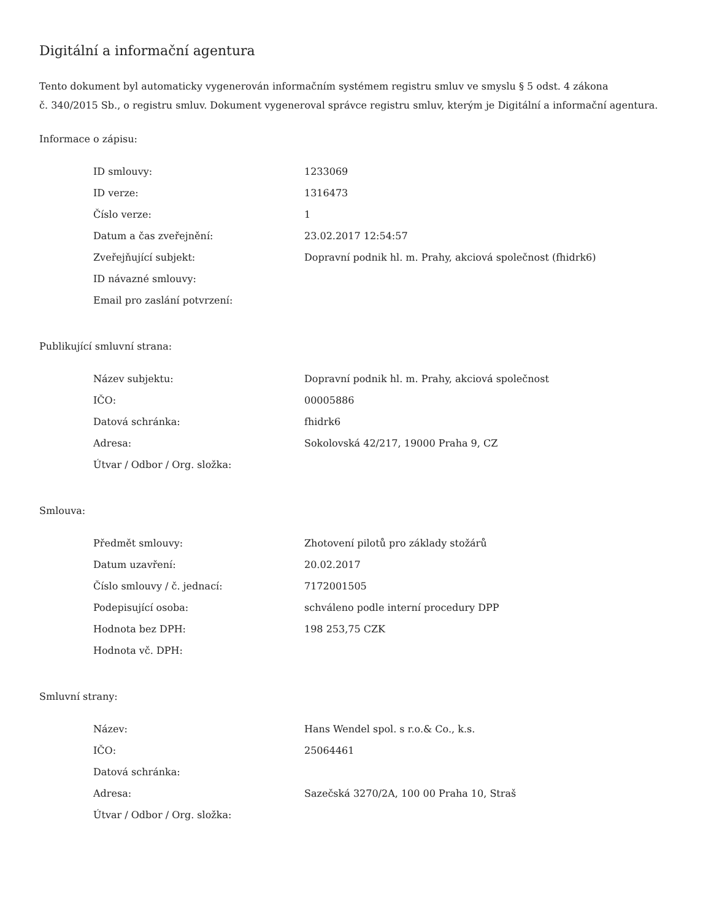Digitální a informační agentura
Tento dokument byl automaticky vygenerován informačním systémem registru smluv ve smyslu § 5 odst. 4 zákona
č. 340/2015 Sb., o registru smluv. Dokument vygeneroval správce registru smluv, kterým je Digitální a informační agentura.
Informace o zápisu:
| ID smlouvy: | 1233069 |
| ID verze: | 1316473 |
| Číslo verze: | 1 |
| Datum a čas zveřejnění: | 23.02.2017 12:54:57 |
| Zveřejňující subjekt: | Dopravní podnik hl. m. Prahy, akciová společnost (fhidrk6) |
| ID návazné smlouvy: | |
| Email pro zaslání potvrzení: | |
Publikující smluvní strana:
| Název subjektu: | Dopravní podnik hl. m. Prahy, akciová společnost |
| IČO: | 00005886 |
| Datová schránka: | fhidrk6 |
| Adresa: | Sokolovská 42/217, 19000 Praha 9, CZ |
| Útvar / Odbor / Org. složka: | |
Smlouva:
| Předmět smlouvy: | Zhotovení pilotů pro základy stožárů |
| Datum uzavření: | 20.02.2017 |
| Číslo smlouvy / č. jednací: | 7172001505 |
| Podepisující osoba: | schváleno podle interní procedury DPP |
| Hodnota bez DPH: | 198 253,75 CZK |
| Hodnota vč. DPH: | |
Smluvní strany:
| Název: | Hans Wendel spol. s r.o.& Co., k.s. |
| IČO: | 25064461 |
| Datová schránka: | |
| Adresa: | Sazečská 3270/2A, 100 00 Praha 10, Straš |
| Útvar / Odbor / Org. složka: | |